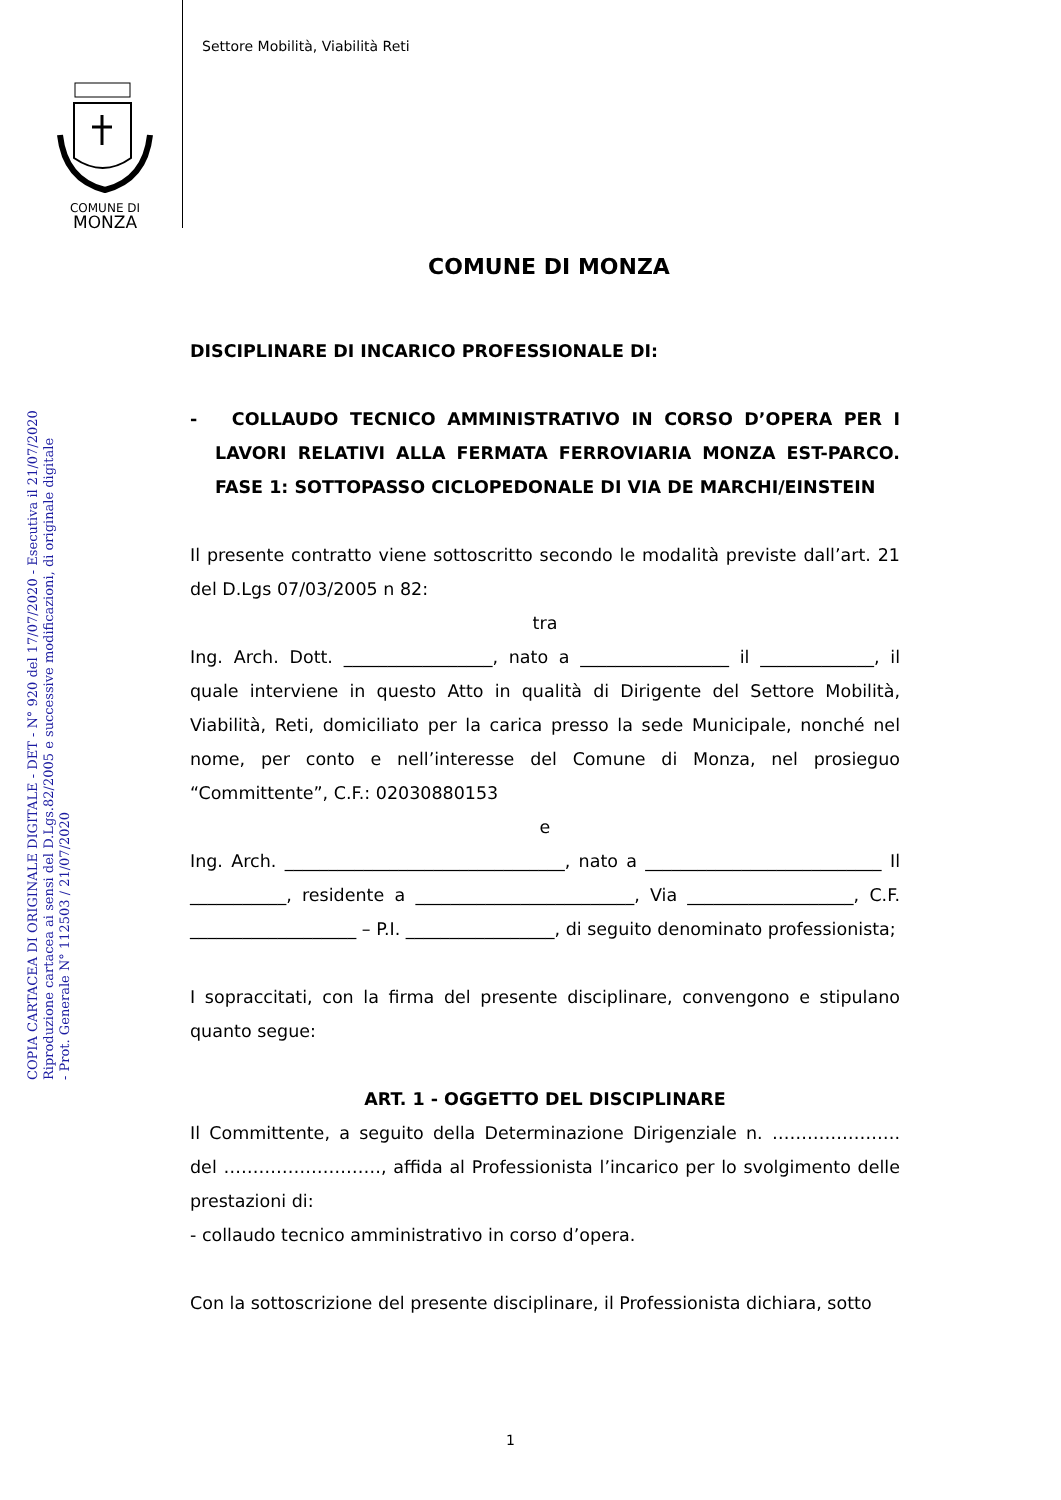Settore Mobilità, Viabilità Reti
COMUNE DI
MONZA
COPIA CARTACEA DI ORIGINALE DIGITALE - DET - N° 920 del 17/07/2020 - Esecutiva il 21/07/2020
Riproduzione cartacea ai sensi del D.Lgs.82/2005 e successive modificazioni, di originale digitale
- Prot. Generale N° 112503 / 21/07/2020
COMUNE DI MONZA
DISCIPLINARE DI INCARICO PROFESSIONALE DI:
- COLLAUDO TECNICO AMMINISTRATIVO IN CORSO D’OPERA PER I LAVORI RELATIVI ALLA FERMATA FERROVIARIA MONZA EST-PARCO. FASE 1: SOTTOPASSO CICLOPEDONALE DI VIA DE MARCHI/EINSTEIN
Il presente contratto viene sottoscritto secondo le modalità previste dall’art. 21 del D.Lgs 07/03/2005 n 82:
tra
Ing. Arch. Dott. _________________, nato a _________________ il _____________, il quale interviene in questo Atto in qualità di Dirigente del Settore Mobilità, Viabilità, Reti, domiciliato per la carica presso la sede Municipale, nonché nel nome, per conto e nell’interesse del Comune di Monza, nel prosieguo “Committente”, C.F.: 02030880153
e
Ing. Arch. ________________________________, nato a ___________________________ Il ___________, residente a _________________________, Via ___________________, C.F. ___________________ – P.I. _________________, di seguito denominato professionista;
I sopraccitati, con la firma del presente disciplinare, convengono e stipulano quanto segue:
ART. 1 - OGGETTO DEL DISCIPLINARE
Il Committente, a seguito della Determinazione Dirigenziale n. …………………. del ………………………, affida al Professionista l’incarico per lo svolgimento delle prestazioni di:
- collaudo tecnico amministrativo in corso d’opera.
Con la sottoscrizione del presente disciplinare, il Professionista dichiara, sotto
1